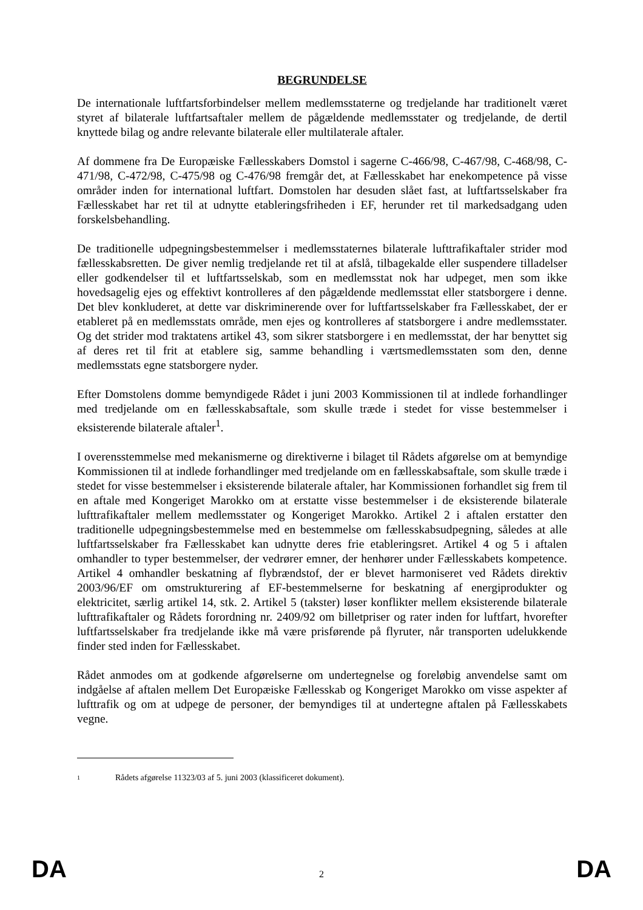BEGRUNDELSE
De internationale luftfartsforbindelser mellem medlemsstaterne og tredjelande har traditionelt været styret af bilaterale luftfartsaftaler mellem de pågældende medlemsstater og tredjelande, de dertil knyttede bilag og andre relevante bilaterale eller multilaterale aftaler.
Af dommene fra De Europæiske Fællesskabers Domstol i sagerne C-466/98, C-467/98, C-468/98, C-471/98, C-472/98, C-475/98 og C-476/98 fremgår det, at Fællesskabet har enekompetence på visse områder inden for international luftfart. Domstolen har desuden slået fast, at luftfartsselskaber fra Fællesskabet har ret til at udnytte etableringsfriheden i EF, herunder ret til markedsadgang uden forskelsbehandling.
De traditionelle udpegningsbestemmelser i medlemsstaternes bilaterale lufttrafikaftaler strider mod fællesskabsretten. De giver nemlig tredjelande ret til at afslå, tilbagekalde eller suspendere tilladelser eller godkendelser til et luftfartsselskab, som en medlemsstat nok har udpeget, men som ikke hovedsagelig ejes og effektivt kontrolleres af den pågældende medlemsstat eller statsborgere i denne. Det blev konkluderet, at dette var diskriminerende over for luftfartsselskaber fra Fællesskabet, der er etableret på en medlemsstats område, men ejes og kontrolleres af statsborgere i andre medlemsstater. Og det strider mod traktatens artikel 43, som sikrer statsborgere i en medlemsstat, der har benyttet sig af deres ret til frit at etablere sig, samme behandling i værtsmedlemsstaten som den, denne medlemsstats egne statsborgere nyder.
Efter Domstolens domme bemyndigede Rådet i juni 2003 Kommissionen til at indlede forhandlinger med tredjelande om en fællesskabsaftale, som skulle træde i stedet for visse bestemmelser i eksisterende bilaterale aftaler<sup>1</sup>.
I overensstemmelse med mekanismerne og direktiverne i bilaget til Rådets afgørelse om at bemyndige Kommissionen til at indlede forhandlinger med tredjelande om en fællesskabsaftale, som skulle træde i stedet for visse bestemmelser i eksisterende bilaterale aftaler, har Kommissionen forhandlet sig frem til en aftale med Kongeriget Marokko om at erstatte visse bestemmelser i de eksisterende bilaterale lufttrafikaftaler mellem medlemsstater og Kongeriget Marokko. Artikel 2 i aftalen erstatter den traditionelle udpegningsbestemmelse med en bestemmelse om fællesskabsudpegning, således at alle luftfartsselskaber fra Fællesskabet kan udnytte deres frie etableringsret. Artikel 4 og 5 i aftalen omhandler to typer bestemmelser, der vedrører emner, der henhører under Fællesskabets kompetence. Artikel 4 omhandler beskatning af flybrændstof, der er blevet harmoniseret ved Rådets direktiv 2003/96/EF om omstrukturering af EF-bestemmelserne for beskatning af energiprodukter og elektricitet, særlig artikel 14, stk. 2. Artikel 5 (takster) løser konflikter mellem eksisterende bilaterale lufttrafikaftaler og Rådets forordning nr. 2409/92 om billetpriser og rater inden for luftfart, hvorefter luftfartsselskaber fra tredjelande ikke må være prisførende på flyruter, når transporten udelukkende finder sted inden for Fællesskabet.
Rådet anmodes om at godkende afgørelserne om undertegnelse og foreløbig anvendelse samt om indgåelse af aftalen mellem Det Europæiske Fællesskab og Kongeriget Marokko om visse aspekter af lufttrafik og om at udpege de personer, der bemyndiges til at undertegne aftalen på Fællesskabets vegne.
1 Rådets afgørelse 11323/03 af 5. juni 2003 (klassificeret dokument).
DA 2 DA